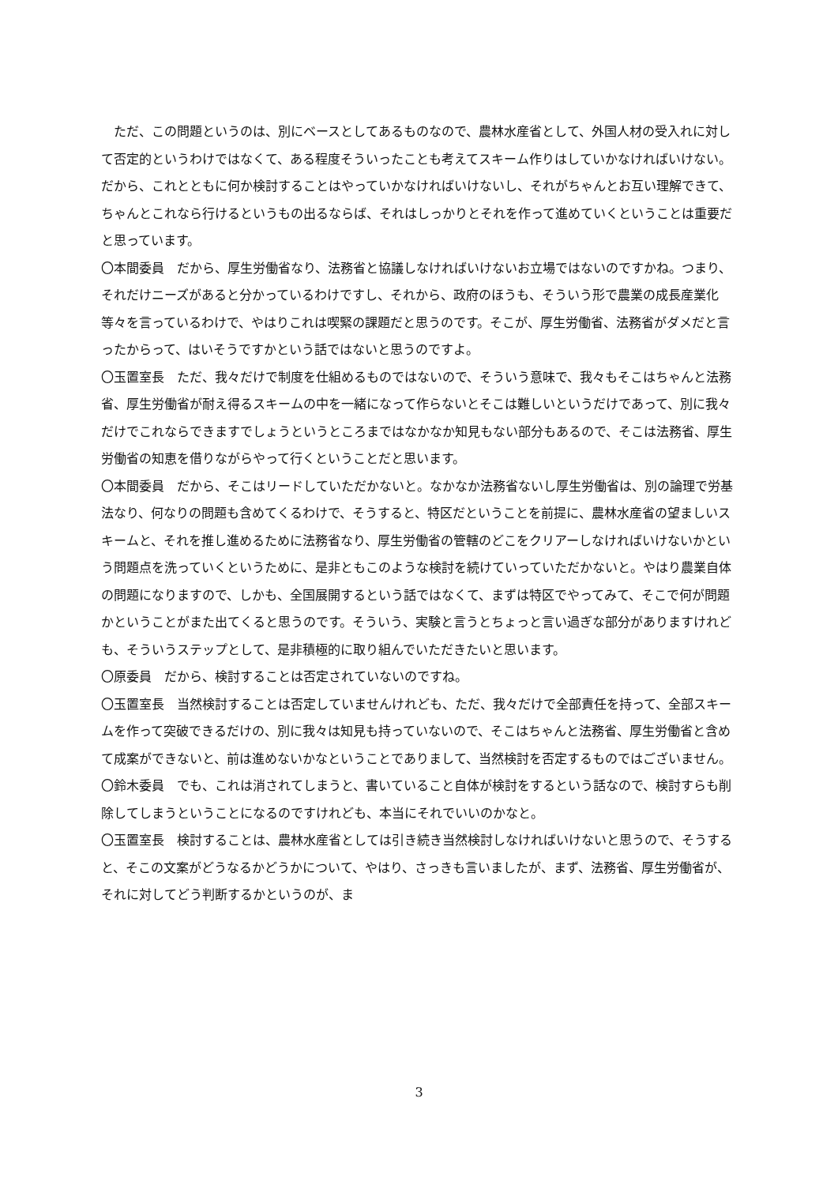ただ、この問題というのは、別にベースとしてあるものなので、農林水産省として、外国人材の受入れに対して否定的というわけではなくて、ある程度そういったことも考えてスキーム作りはしていかなければいけない。だから、これとともに何か検討することはやっていかなければいけないし、それがちゃんとお互い理解できて、ちゃんとこれなら行けるというもの出るならば、それはしっかりとそれを作って進めていくということは重要だと思っています。
〇本間委員　だから、厚生労働省なり、法務省と協議しなければいけないお立場ではないのですかね。つまり、それだけニーズがあると分かっているわけですし、それから、政府のほうも、そういう形で農業の成長産業化等々を言っているわけで、やはりこれは喫緊の課題だと思うのです。そこが、厚生労働省、法務省がダメだと言ったからって、はいそうですかという話ではないと思うのですよ。
〇玉置室長　ただ、我々だけで制度を仕組めるものではないので、そういう意味で、我々もそこはちゃんと法務省、厚生労働省が耐え得るスキームの中を一緒になって作らないとそこは難しいというだけであって、別に我々だけでこれならできますでしょうというところまではなかなか知見もない部分もあるので、そこは法務省、厚生労働省の知恵を借りながらやって行くということだと思います。
〇本間委員　だから、そこはリードしていただかないと。なかなか法務省ないし厚生労働省は、別の論理で労基法なり、何なりの問題も含めてくるわけで、そうすると、特区だということを前提に、農林水産省の望ましいスキームと、それを推し進めるために法務省なり、厚生労働省の管轄のどこをクリアーしなければいけないかという問題点を洗っていくというために、是非ともこのような検討を続けていっていただかないと。やはり農業自体の問題になりますので、しかも、全国展開するという話ではなくて、まずは特区でやってみて、そこで何が問題かということがまた出てくると思うのです。そういう、実験と言うとちょっと言い過ぎな部分がありますけれども、そういうステップとして、是非積極的に取り組んでいただきたいと思います。
〇原委員　だから、検討することは否定されていないのですね。
〇玉置室長　当然検討することは否定していませんけれども、ただ、我々だけで全部責任を持って、全部スキームを作って突破できるだけの、別に我々は知見も持っていないので、そこはちゃんと法務省、厚生労働省と含めて成案ができないと、前は進めないかなということでありまして、当然検討を否定するものではございません。
〇鈴木委員　でも、これは消されてしまうと、書いていること自体が検討をするという話なので、検討すらも削除してしまうということになるのですけれども、本当にそれでいいのかなと。
〇玉置室長　検討することは、農林水産省としては引き続き当然検討しなければいけないと思うので、そうすると、そこの文案がどうなるかどうかについて、やはり、さっきも言いましたが、まず、法務省、厚生労働省が、それに対してどう判断するかというのが、ま
3